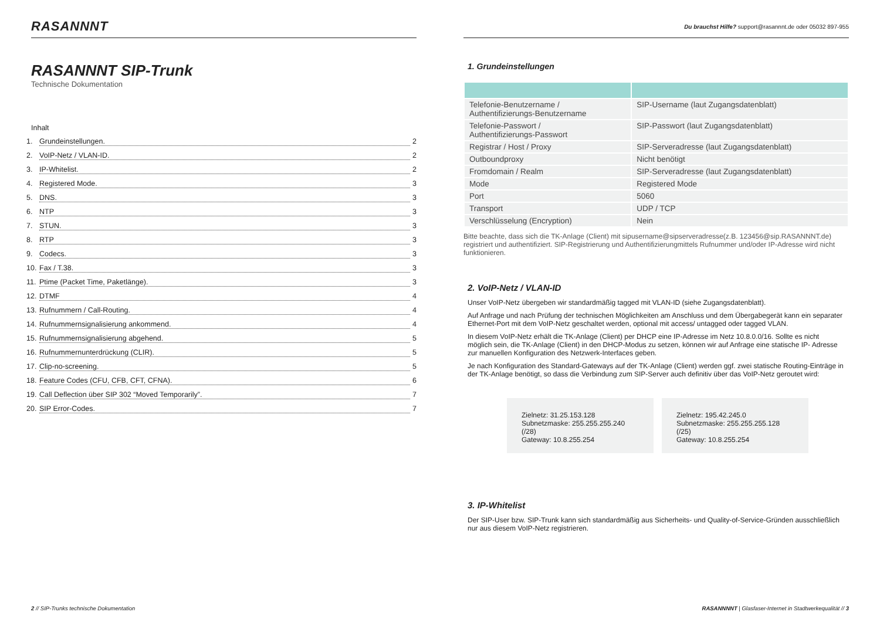RASANNNT
RASANNNT SIP-Trunk
Technische Dokumentation
Inhalt
1. Grundeinstellungen. 2
2. VoIP-Netz / VLAN-ID. 2
3. IP-Whitelist. 2
4. Registered Mode. 3
5. DNS. 3
6. NTP 3
7. STUN. 3
8. RTP 3
9. Codecs. 3
10. Fax / T.38. 3
11. Ptime (Packet Time, Paketlänge). 3
12. DTMF 4
13. Rufnummern / Call-Routing. 4
14. Rufnummernsignalisierung ankommend. 4
15. Rufnummernsignalisierung abgehend. 5
16. Rufnummernunterdrückung (CLIR). 5
17. Clip-no-screening. 5
18. Feature Codes (CFU, CFB, CFT, CFNA). 6
19. Call Deflection über SIP 302 “Moved Temporarily”. 7
20. SIP Error-Codes. 7
2 // SIP-Trunks technische Dokumentation
Du brauchst Hilfe? support@rasannnt.de oder 05032 897-955
1. Grundeinstellungen
| Telefonie-Benutzername / Authentifizierungs-Benutzername | SIP-Username (laut Zugangsdatenblatt) |
| Telefonie-Passwort / Authentifizierungs-Passwort | SIP-Passwort (laut Zugangsdatenblatt) |
| Registrar / Host / Proxy | SIP-Serveradresse (laut Zugangsdatenblatt) |
| Outboundproxy | Nicht benötigt |
| Fromdomain / Realm | SIP-Serveradresse (laut Zugangsdatenblatt) |
| Mode | Registered Mode |
| Port | 5060 |
| Transport | UDP / TCP |
| Verschlüsselung (Encryption) | Nein |
Bitte beachte, dass sich die TK-Anlage (Client) mit sipusername@sipserveradresse(z.B. 123456@sip.RASANNNT.de) registriert und authentifiziert. SIP-Registrierung und Authentifizierungmittels Rufnummer und/oder IP-Adresse wird nicht funktionieren.
2. VoIP-Netz / VLAN-ID
Unser VoIP-Netz übergeben wir standardmäßig tagged mit VLAN-ID (siehe Zugangsdatenblatt).
Auf Anfrage und nach Prüfung der technischen Möglichkeiten am Anschluss und dem Übergabegerät kann ein separater Ethernet-Port mit dem VoIP-Netz geschaltet werden, optional mit access/ untagged oder tagged VLAN.
In diesem VoIP-Netz erhält die TK-Anlage (Client) per DHCP eine IP-Adresse im Netz 10.8.0.0/16. Sollte es nicht möglich sein, die TK-Anlage (Client) in den DHCP-Modus zu setzen, können wir auf Anfrage eine statische IP- Adresse zur manuellen Konfiguration des Netzwerk-Interfaces geben.
Je nach Konfiguration des Standard-Gateways auf der TK-Anlage (Client) werden ggf. zwei statische Routing-Einträge in der TK-Anlage benötigt, so dass die Verbindung zum SIP-Server auch definitiv über das VoIP-Netz geroutet wird:
Zielnetz: 31.25.153.128
Subnetzmaske: 255.255.255.240 (/28)
Gateway: 10.8.255.254
Zielnetz: 195.42.245.0
Subnetzmaske: 255.255.255.128 (/25)
Gateway: 10.8.255.254
3. IP-Whitelist
Der SIP-User bzw. SIP-Trunk kann sich standardmäßig aus Sicherheits- und Quality-of-Service-Gründen ausschließlich nur aus diesem VoIP-Netz registrieren.
RASANNNNT | Glasfaser-Internet in Stadtwerkequalität // 3